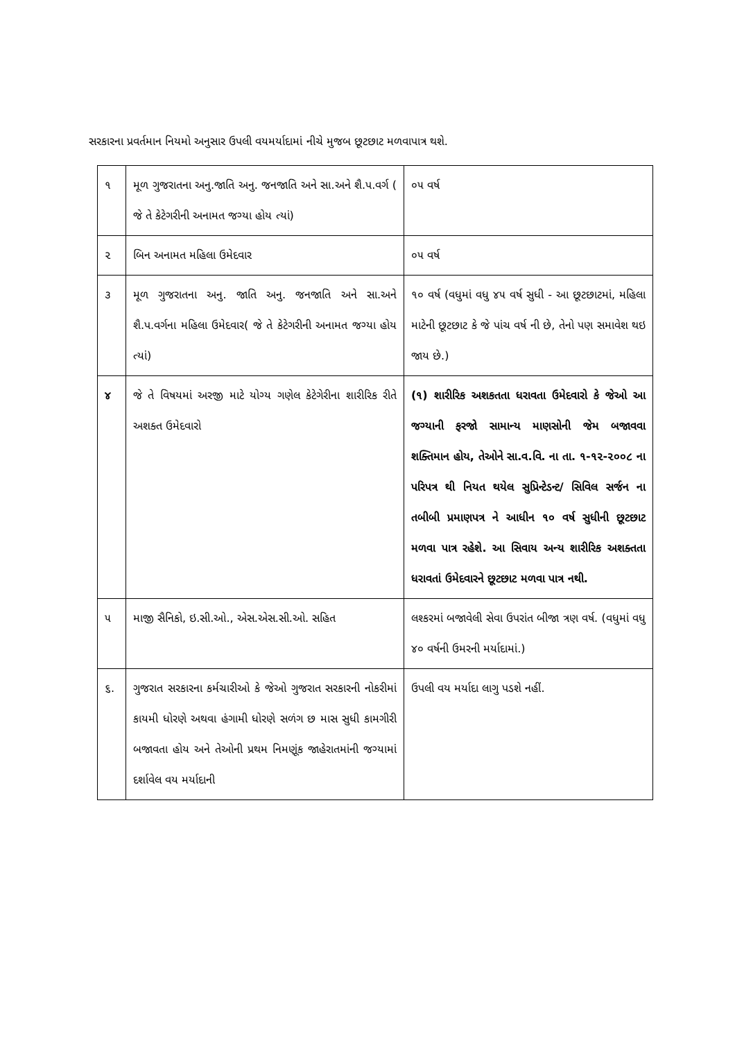સરકારના પ્રવર્તમાન નિયમો અનુસાર ઉપલી વયમર્યાદામાં નીચે મુજબ છૂટછાટ મળવાપાત્ર થશે.
| ૧ | મૂળ ગુજરાતના અનુ.જાતિ અનુ. જનજાતિ અને સા.અને શૈ.પ.વર્ગ ( જે તે કેટેગરીની અનામત જગ્યા હોય ત્યાં) | ૦૫ વર્ષ |
| ૨ | બિન અનામત મહિલા ઉમેદવાર | ૦૫ વર્ષ |
| ૩ | મૂળ ગુજરાતના અનુ. જાતિ અનુ. જનજાતિ અને સા.અને શૈ.પ.વર્ગના મહિલા ઉમેદવાર( જે તે કેટેગરીની અનામત જગ્યા હોય ત્યાં) | ૧૦ વર્ષ (વધુમાં વધુ ૪૫ વર્ષ સુધી - આ છૂટછાટમાં, મહિલા માટેની છૂટછાટ કે જે પાંચ વર્ષ ની છે, તેનો પણ સમાવેશ થઇ જાય છે.) |
| ૪ | જે તે વિષયમાં અરજી માટે યોગ્ય ગણેલ કેટેગેરીના શારીરિક રીતે અશક્ત ઉમેદવારો | (૧) શારીરિક અશકતતા ધરાવતા ઉમેદવારો કે જેઓ આ જગ્યાની ફરજો સામાન્ય માણસોની જેમ બજાવવા શક્તિમાન હોય, તેઓને સા.વ.વિ. ના તા. ૧-૧૨-૨૦૦૮ ના પરિપત્ર થી નિયત થયેલ સુપ્રિન્ટેડન્ટ/ સિવિલ સર્જન ના તબીબી પ્રમાણપત્ર ને આધીન ૧૦ વર્ષ સુધીની છૂટછાટ મળવા પાત્ર રહેશે. આ સિવાય અન્ય શારીરિક અશક્તતા ધરાવતાં ઉમેદવારને છૂટછાટ મળવા પાત્ર નથી. |
| ૫ | માજી સૈનિકો, ઇ.સી.ઓ., એસ.એસ.સી.ઓ. સહિત | લશ્કરમાં બજાવેલી સેવા ઉપરાંત બીજા ત્રણ વર્ષ. (વધુમાં વધુ ૪૦ વર્ષની ઉમરની મર્યાદામાં.) |
| ૬. | ગુજરાત સરકારના કર્મચારીઓ કે જેઓ ગુજરાત સરકારની નોકરીમાં કાયમી ધોરણે અથવા હંગામી ધોરણે સળંગ છ માસ સુધી કામગીરી બજાવતા હોય અને તેઓની પ્રથમ નિમણૂંક જાહેરાતમાંની જગ્યામાં દર્શાવેલ વય મર્યાદાની | ઉપલી વય મર્યાદા લાગુ પડશે નહીં. |